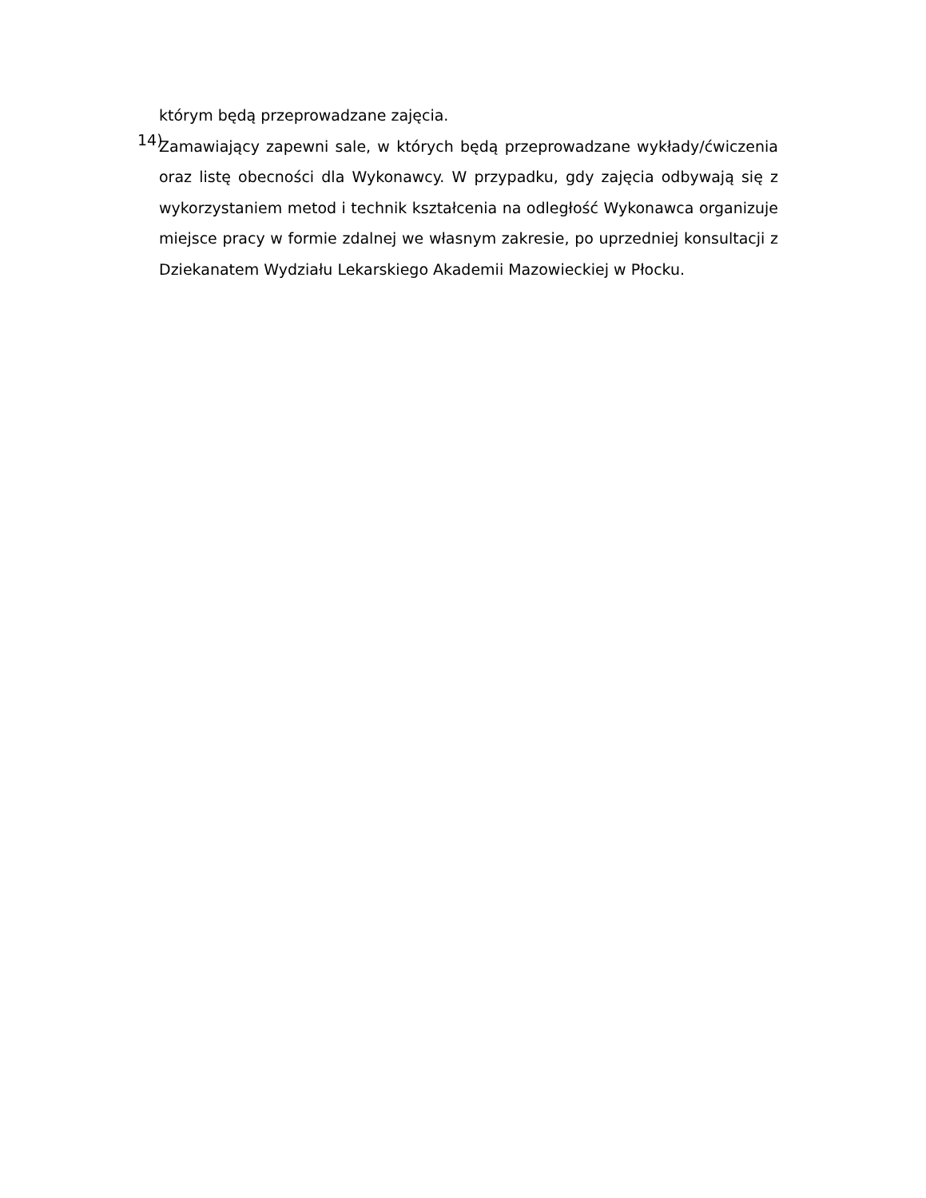którym będą przeprowadzane zajęcia.
14)
Zamawiający zapewni sale, w których będą przeprowadzane wykłady/ćwiczenia oraz listę obecności dla Wykonawcy. W przypadku, gdy zajęcia odbywają się z wykorzystaniem metod i technik kształcenia na odległość Wykonawca organizuje miejsce pracy w formie zdalnej we własnym zakresie, po uprzedniej konsultacji z Dziekanatem Wydziału Lekarskiego Akademii Mazowieckiej w Płocku.